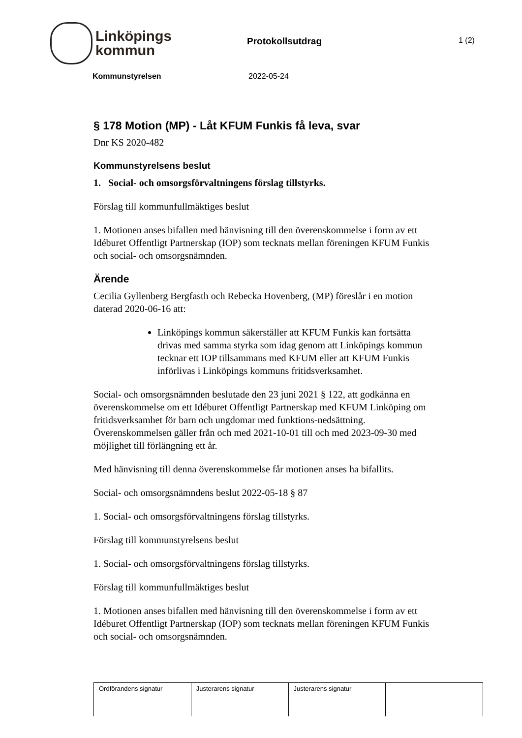Linköpings
kommun
Protokollsutdrag
1 (2)
Kommunstyrelsen 2022-05-24
§ 178 Motion (MP) - Låt KFUM Funkis få leva, svar
Dnr KS 2020-482
Kommunstyrelsens beslut
1. Social- och omsorgsförvaltningens förslag tillstyrks.
Förslag till kommunfullmäktiges beslut
1. Motionen anses bifallen med hänvisning till den överenskommelse i form av ett Idéburet Offentligt Partnerskap (IOP) som tecknats mellan föreningen KFUM Funkis och social- och omsorgsnämnden.
Ärende
Cecilia Gyllenberg Bergfasth och Rebecka Hovenberg, (MP) föreslår i en motion daterad 2020-06-16 att:
Linköpings kommun säkerställer att KFUM Funkis kan fortsätta drivas med samma styrka som idag genom att Linköpings kommun tecknar ett IOP tillsammans med KFUM eller att KFUM Funkis införlivas i Linköpings kommuns fritidsverksamhet.
Social- och omsorgsnämnden beslutade den 23 juni 2021 § 122, att godkänna en överenskommelse om ett Idéburet Offentligt Partnerskap med KFUM Linköping om fritidsverksamhet för barn och ungdomar med funktions-nedsättning. Överenskommelsen gäller från och med 2021-10-01 till och med 2023-09-30 med möjlighet till förlängning ett år.
Med hänvisning till denna överenskommelse får motionen anses ha bifallits.
Social- och omsorgsnämndens beslut 2022-05-18 § 87
1. Social- och omsorgsförvaltningens förslag tillstyrks.
Förslag till kommunstyrelsens beslut
1. Social- och omsorgsförvaltningens förslag tillstyrks.
Förslag till kommunfullmäktiges beslut
1. Motionen anses bifallen med hänvisning till den överenskommelse i form av ett Idéburet Offentligt Partnerskap (IOP) som tecknats mellan föreningen KFUM Funkis och social- och omsorgsnämnden.
| Ordförandens signatur | Justerarens signatur | Justerarens signatur | |